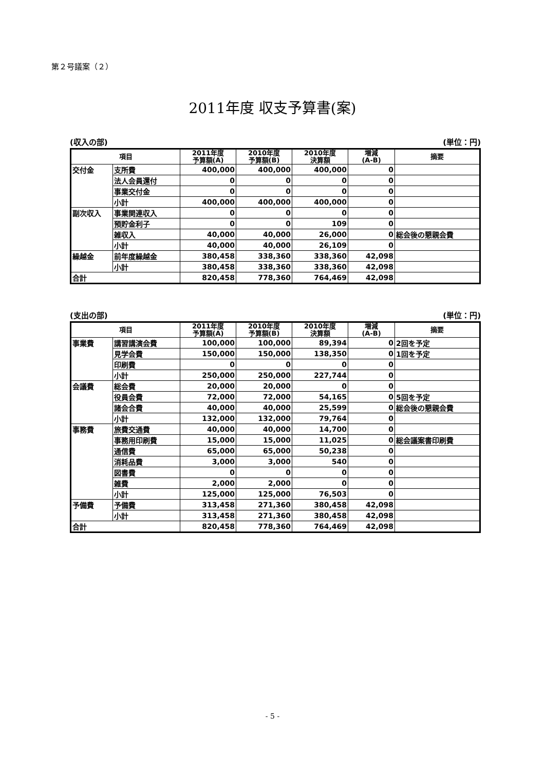第２号議案（２）
2011年度 収支予算書(案)
(収入の部) (単位：円)
| 項目 | | 2011年度 予算額(A) | 2010年度 予算額(B) | 2010年度 決算額 | 増減 (A-B) | 摘要 |
| --- | --- | --- | --- | --- | --- | --- |
| 交付金 | 支所費 | 400,000 | 400,000 | 400,000 | 0 | |
| | 法人会員還付 | 0 | 0 | 0 | 0 | |
| | 事業交付金 | 0 | 0 | 0 | 0 | |
| | 小計 | 400,000 | 400,000 | 400,000 | 0 | |
| 副次収入 | 事業関連収入 | 0 | 0 | 0 | 0 | |
| | 預貯金利子 | 0 | 0 | 109 | 0 | |
| | 雑収入 | 40,000 | 40,000 | 26,000 | 0 | 総会後の懇親会費 |
| | 小計 | 40,000 | 40,000 | 26,109 | 0 | |
| 繰越金 | 前年度繰越金 | 380,458 | 338,360 | 338,360 | 42,098 | |
| | 小計 | 380,458 | 338,360 | 338,360 | 42,098 | |
| 合計 | | 820,458 | 778,360 | 764,469 | 42,098 | |
(支出の部) (単位：円)
| 項目 | | 2011年度 予算額(A) | 2010年度 予算額(B) | 2010年度 決算額 | 増減 (A-B) | 摘要 |
| --- | --- | --- | --- | --- | --- | --- |
| 事業費 | 講習講演会費 | 100,000 | 100,000 | 89,394 | 0 | 2回を予定 |
| | 見学会費 | 150,000 | 150,000 | 138,350 | 0 | 1回を予定 |
| | 印刷費 | 0 | 0 | 0 | 0 | |
| | 小計 | 250,000 | 250,000 | 227,744 | 0 | |
| 会議費 | 総会費 | 20,000 | 20,000 | 0 | 0 | |
| | 役員会費 | 72,000 | 72,000 | 54,165 | 0 | 5回を予定 |
| | 諸会合費 | 40,000 | 40,000 | 25,599 | 0 | 総会後の懇親会費 |
| | 小計 | 132,000 | 132,000 | 79,764 | 0 | |
| 事務費 | 旅費交通費 | 40,000 | 40,000 | 14,700 | 0 | |
| | 事務用印刷費 | 15,000 | 15,000 | 11,025 | 0 | 総会議案書印刷費 |
| | 通信費 | 65,000 | 65,000 | 50,238 | 0 | |
| | 消耗品費 | 3,000 | 3,000 | 540 | 0 | |
| | 図書費 | 0 | 0 | 0 | 0 | |
| | 雑費 | 2,000 | 2,000 | 0 | 0 | |
| | 小計 | 125,000 | 125,000 | 76,503 | 0 | |
| 予備費 | 予備費 | 313,458 | 271,360 | 380,458 | 42,098 | |
| | 小計 | 313,458 | 271,360 | 380,458 | 42,098 | |
| 合計 | | 820,458 | 778,360 | 764,469 | 42,098 | |
- 5 -